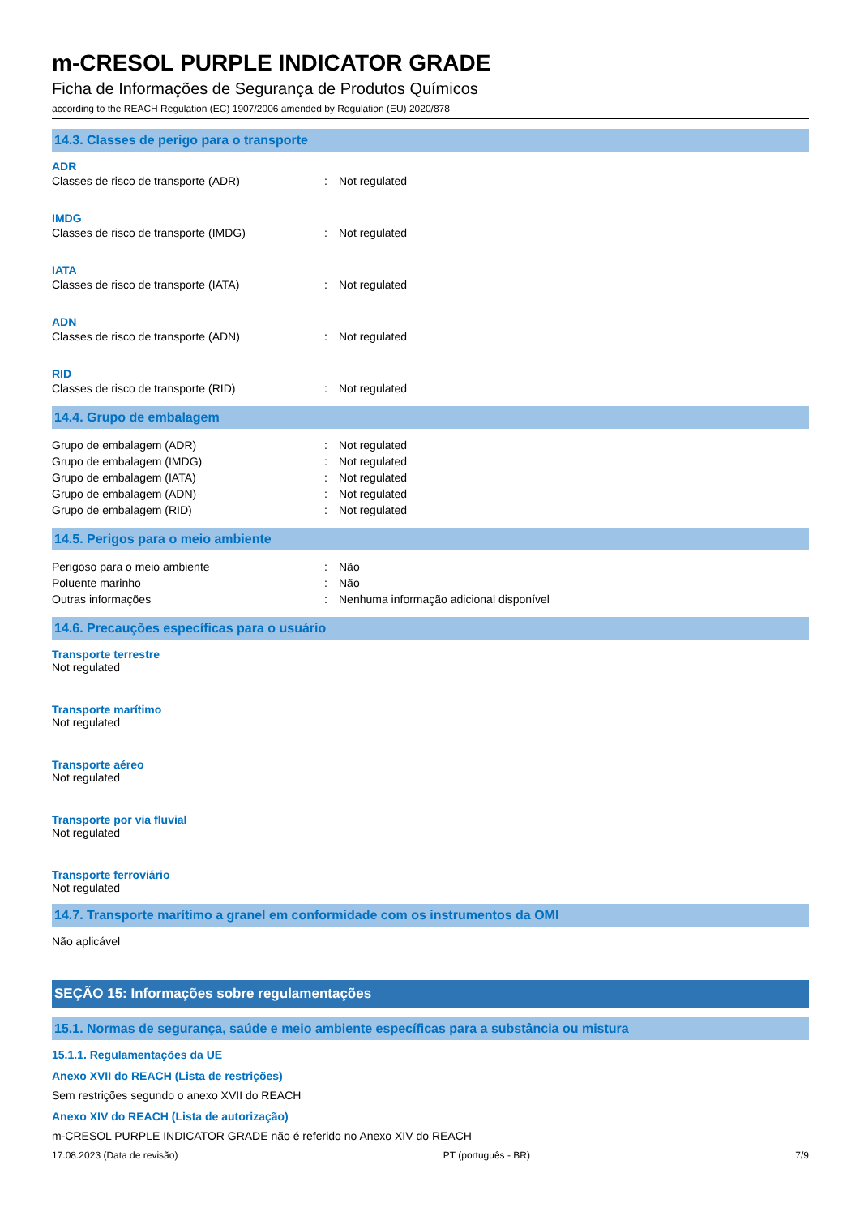m-CRESOL PURPLE INDICATOR GRADE
Ficha de Informações de Segurança de Produtos Químicos
according to the REACH Regulation (EC) 1907/2006 amended by Regulation (EU) 2020/878
14.3. Classes de perigo para o transporte
ADR
Classes de risco de transporte (ADR): Not regulated
IMDG
Classes de risco de transporte (IMDG): Not regulated
IATA
Classes de risco de transporte (IATA): Not regulated
ADN
Classes de risco de transporte (ADN): Not regulated
RID
Classes de risco de transporte (RID): Not regulated
14.4. Grupo de embalagem
Grupo de embalagem (ADR): Not regulated
Grupo de embalagem (IMDG): Not regulated
Grupo de embalagem (IATA): Not regulated
Grupo de embalagem (ADN): Not regulated
Grupo de embalagem (RID): Not regulated
14.5. Perigos para o meio ambiente
Perigoso para o meio ambiente: Não
Poluente marinho: Não
Outras informações: Nenhuma informação adicional disponível
14.6. Precauções específicas para o usuário
Transporte terrestre
Not regulated
Transporte marítimo
Not regulated
Transporte aéreo
Not regulated
Transporte por via fluvial
Not regulated
Transporte ferroviário
Not regulated
14.7. Transporte marítimo a granel em conformidade com os instrumentos da OMI
Não aplicável
SEÇÃO 15: Informações sobre regulamentações
15.1. Normas de segurança, saúde e meio ambiente específicas para a substância ou mistura
15.1.1. Regulamentações da UE
Anexo XVII do REACH (Lista de restrições)
Sem restrições segundo o anexo XVII do REACH
Anexo XIV do REACH (Lista de autorização)
m-CRESOL PURPLE INDICATOR GRADE não é referido no Anexo XIV do REACH
17.08.2023 (Data de revisão) PT (português - BR) 7/9